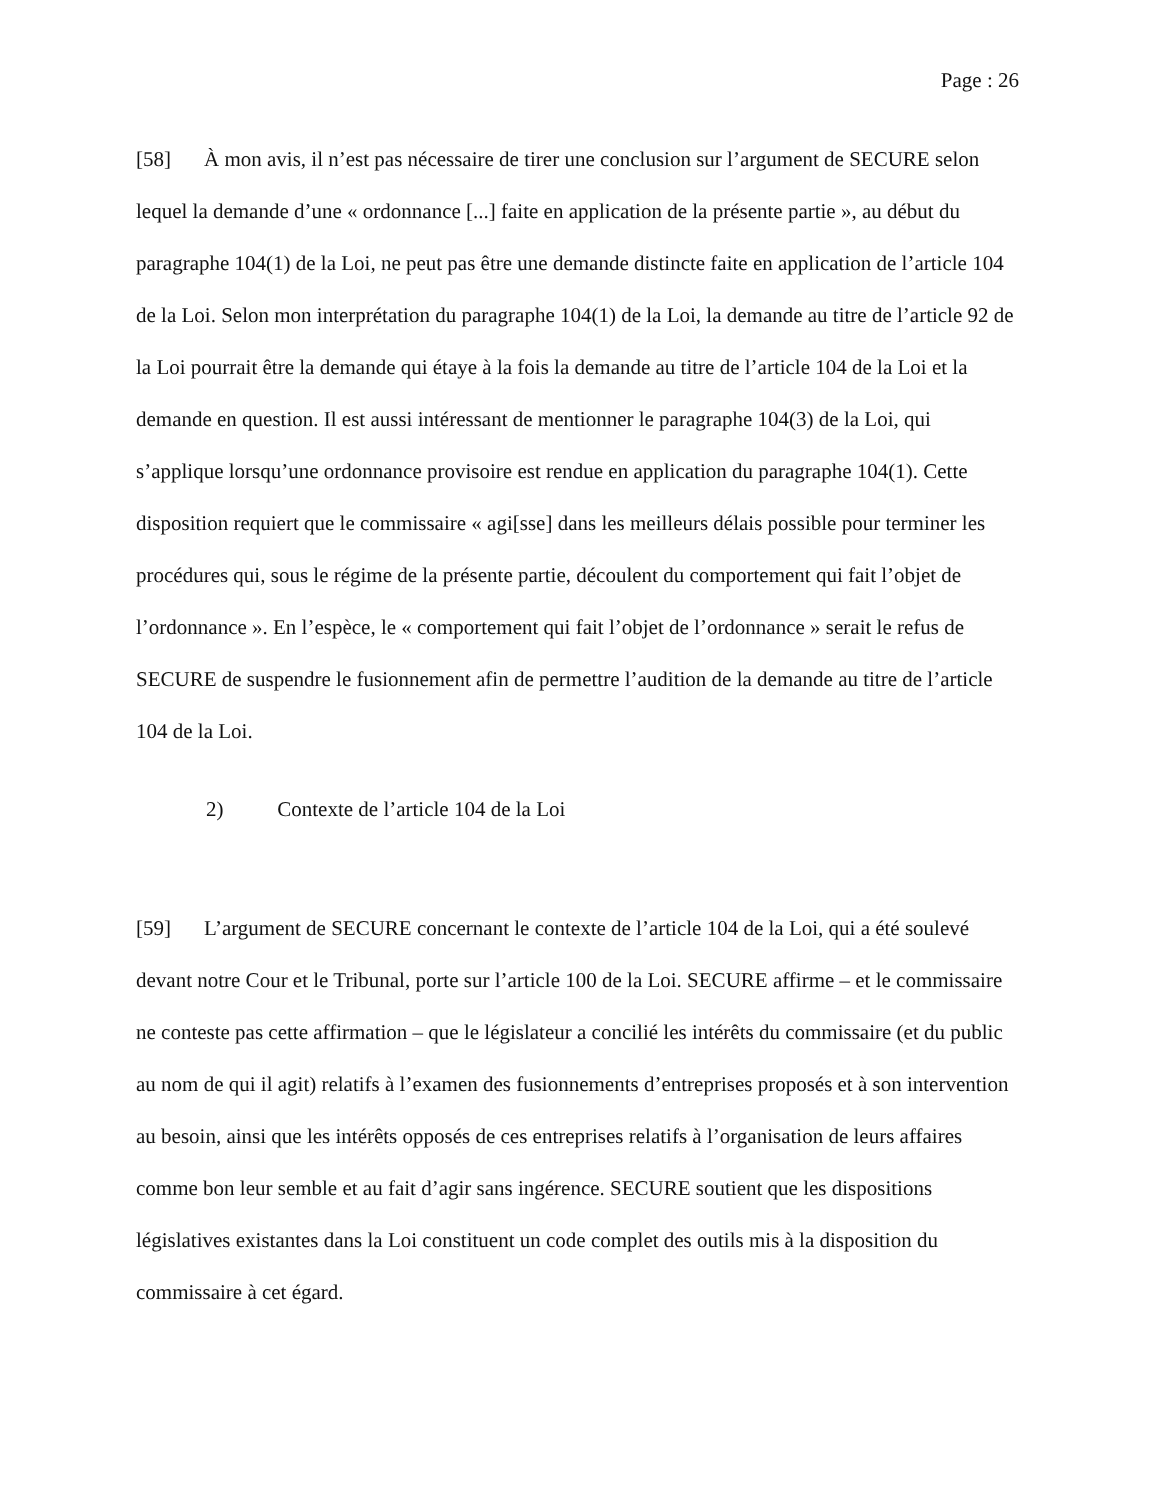Page : 26
[58] À mon avis, il n’est pas nécessaire de tirer une conclusion sur l’argument de SECURE selon lequel la demande d’une « ordonnance [...] faite en application de la présente partie », au début du paragraphe 104(1) de la Loi, ne peut pas être une demande distincte faite en application de l’article 104 de la Loi. Selon mon interprétation du paragraphe 104(1) de la Loi, la demande au titre de l’article 92 de la Loi pourrait être la demande qui étaye à la fois la demande au titre de l’article 104 de la Loi et la demande en question. Il est aussi intéressant de mentionner le paragraphe 104(3) de la Loi, qui s’applique lorsqu’une ordonnance provisoire est rendue en application du paragraphe 104(1). Cette disposition requiert que le commissaire « agi[sse] dans les meilleurs délais possible pour terminer les procédures qui, sous le régime de la présente partie, découlent du comportement qui fait l’objet de l’ordonnance ». En l’espèce, le « comportement qui fait l’objet de l’ordonnance » serait le refus de SECURE de suspendre le fusionnement afin de permettre l’audition de la demande au titre de l’article 104 de la Loi.
2) Contexte de l’article 104 de la Loi
[59] L’argument de SECURE concernant le contexte de l’article 104 de la Loi, qui a été soulevé devant notre Cour et le Tribunal, porte sur l’article 100 de la Loi. SECURE affirme – et le commissaire ne conteste pas cette affirmation – que le législateur a concilié les intérêts du commissaire (et du public au nom de qui il agit) relatifs à l’examen des fusionnements d’entreprises proposés et à son intervention au besoin, ainsi que les intérêts opposés de ces entreprises relatifs à l’organisation de leurs affaires comme bon leur semble et au fait d’agir sans ingérence. SECURE soutient que les dispositions législatives existantes dans la Loi constituent un code complet des outils mis à la disposition du commissaire à cet égard.